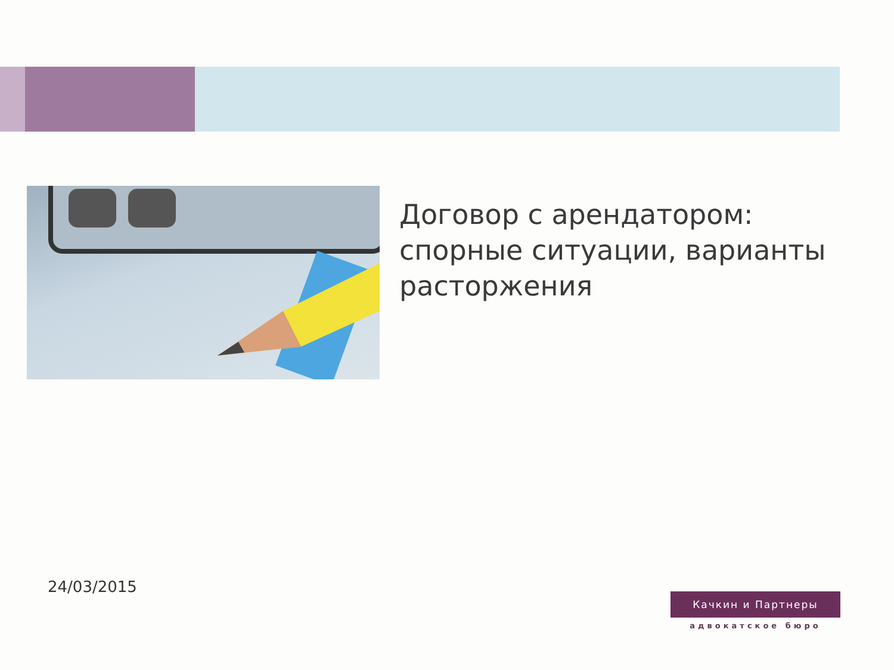Договор с арендатором:
спорные ситуации, варианты
расторжения
24/03/2015
Качкин и Партнеры
адвокатское бюро